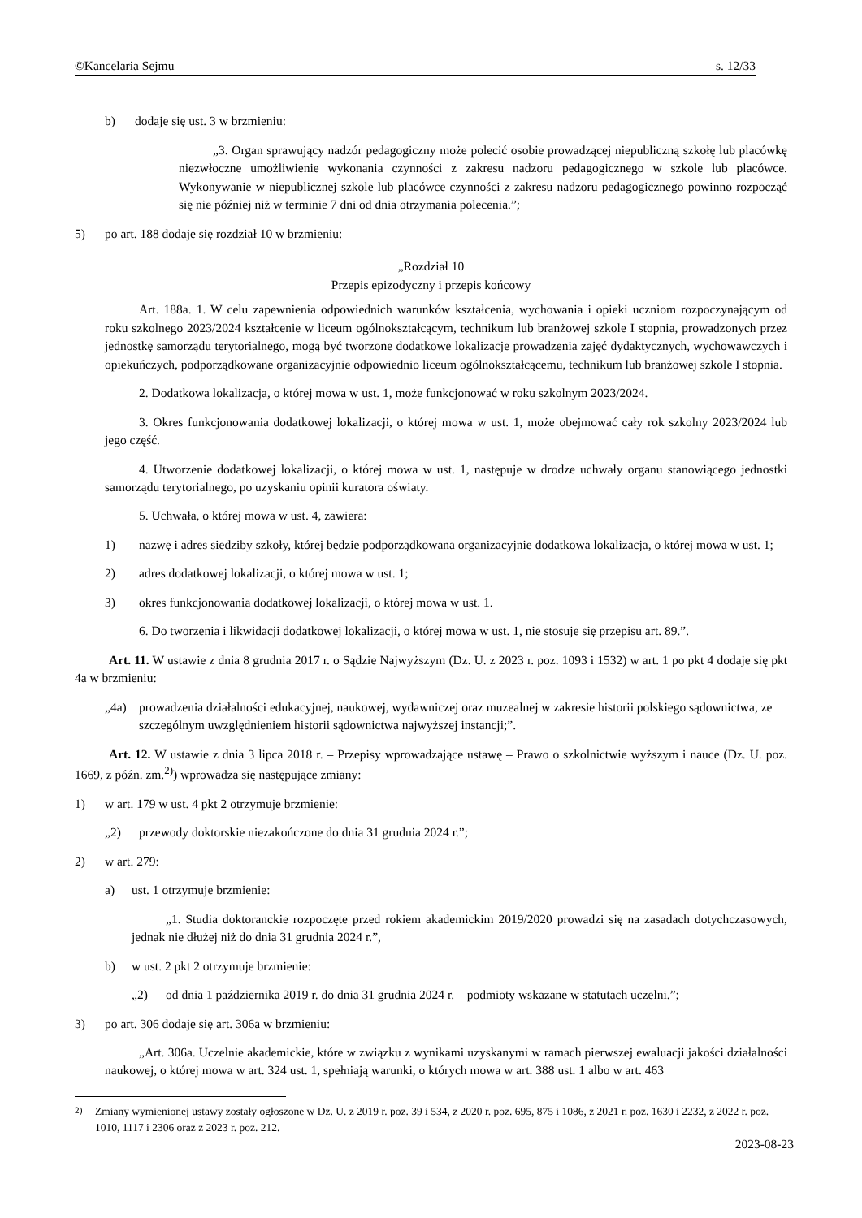©Kancelaria Sejmu s. 12/33
b) dodaje się ust. 3 w brzmieniu:
„3. Organ sprawujący nadzór pedagogiczny może polecić osobie prowadzącej niepubliczną szkołę lub placówkę niezwłoczne umożliwienie wykonania czynności z zakresu nadzoru pedagogicznego w szkole lub placówce. Wykonywanie w niepublicznej szkole lub placówce czynności z zakresu nadzoru pedagogicznego powinno rozpocząć się nie później niż w terminie 7 dni od dnia otrzymania polecenia.”;
5) po art. 188 dodaje się rozdział 10 w brzmieniu:
„Rozdział 10
Przepis epizodyczny i przepis końcowy
Art. 188a. 1. W celu zapewnienia odpowiednich warunków kształcenia, wychowania i opieki uczniom rozpoczynającym od roku szkolnego 2023/2024 kształcenie w liceum ogólnokształcącym, technikum lub branżowej szkole I stopnia, prowadzonych przez jednostkę samorządu terytorialnego, mogą być tworzone dodatkowe lokalizacje prowadzenia zajęć dydaktycznych, wychowawczych i opiekuńczych, podporządkowane organizacyjnie odpowiednio liceum ogólnokształcącemu, technikum lub branżowej szkole I stopnia.
2. Dodatkowa lokalizacja, o której mowa w ust. 1, może funkcjonować w roku szkolnym 2023/2024.
3. Okres funkcjonowania dodatkowej lokalizacji, o której mowa w ust. 1, może obejmować cały rok szkolny 2023/2024 lub jego część.
4. Utworzenie dodatkowej lokalizacji, o której mowa w ust. 1, następuje w drodze uchwały organu stanowiącego jednostki samorządu terytorialnego, po uzyskaniu opinii kuratora oświaty.
5. Uchwała, o której mowa w ust. 4, zawiera:
1) nazwę i adres siedziby szkoły, której będzie podporządkowana organizacyjnie dodatkowa lokalizacja, o której mowa w ust. 1;
2) adres dodatkowej lokalizacji, o której mowa w ust. 1;
3) okres funkcjonowania dodatkowej lokalizacji, o której mowa w ust. 1.
6. Do tworzenia i likwidacji dodatkowej lokalizacji, o której mowa w ust. 1, nie stosuje się przepisu art. 89.”.
Art. 11. W ustawie z dnia 8 grudnia 2017 r. o Sądzie Najwyższym (Dz. U. z 2023 r. poz. 1093 i 1532) w art. 1 po pkt 4 dodaje się pkt 4a w brzmieniu:
„4a) prowadzenia działalności edukacyjnej, naukowej, wydawniczej oraz muzealnej w zakresie historii polskiego sądownictwa, ze szczególnym uwzględnieniem historii sądownictwa najwyższej instancji;”.
Art. 12. W ustawie z dnia 3 lipca 2018 r. – Przepisy wprowadzające ustawę – Prawo o szkolnictwie wyższym i nauce (Dz. U. poz. 1669, z późn. zm.<sup>2)</sup>) wprowadza się następujące zmiany:
1) w art. 179 w ust. 4 pkt 2 otrzymuje brzmienie:
„2) przewody doktorskie niezakończone do dnia 31 grudnia 2024 r.”;
2) w art. 279:
a) ust. 1 otrzymuje brzmienie:
„1. Studia doktoranckie rozpoczęte przed rokiem akademickim 2019/2020 prowadzi się na zasadach dotychczasowych, jednak nie dłużej niż do dnia 31 grudnia 2024 r.”,
b) w ust. 2 pkt 2 otrzymuje brzmienie:
„2) od dnia 1 października 2019 r. do dnia 31 grudnia 2024 r. – podmioty wskazane w statutach uczelni.”;
3) po art. 306 dodaje się art. 306a w brzmieniu:
„Art. 306a. Uczelnie akademickie, które w związku z wynikami uzyskanymi w ramach pierwszej ewaluacji jakości działalności naukowej, o której mowa w art. 324 ust. 1, spełniają warunki, o których mowa w art. 388 ust. 1 albo w art. 463
<sup>2)</sup> Zmiany wymienionej ustawy zostały ogłoszone w Dz. U. z 2019 r. poz. 39 i 534, z 2020 r. poz. 695, 875 i 1086, z 2021 r. poz. 1630 i 2232, z 2022 r. poz. 1010, 1117 i 2306 oraz z 2023 r. poz. 212.
2023-08-23